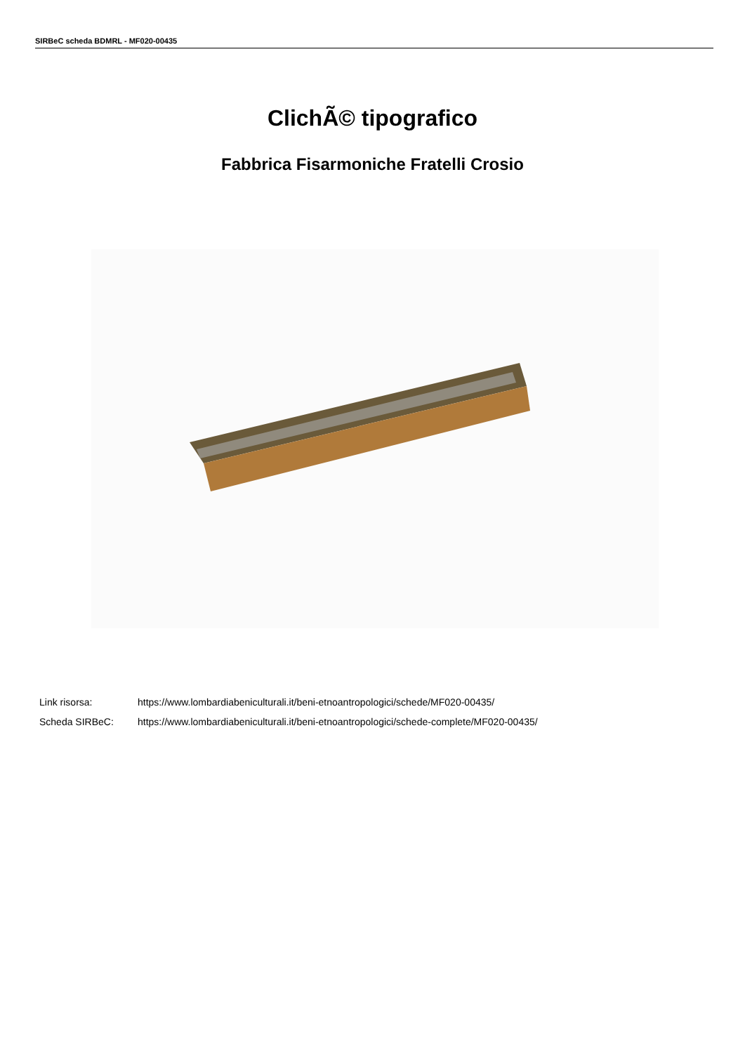SIRBeC scheda BDMRL - MF020-00435
ClichÃ© tipografico
Fabbrica Fisarmoniche Fratelli Crosio
Link risorsa: https://www.lombardiabeniculturali.it/beni-etnoantropologici/schede/MF020-00435/
Scheda SIRBeC: https://www.lombardiabeniculturali.it/beni-etnoantropologici/schede-complete/MF020-00435/